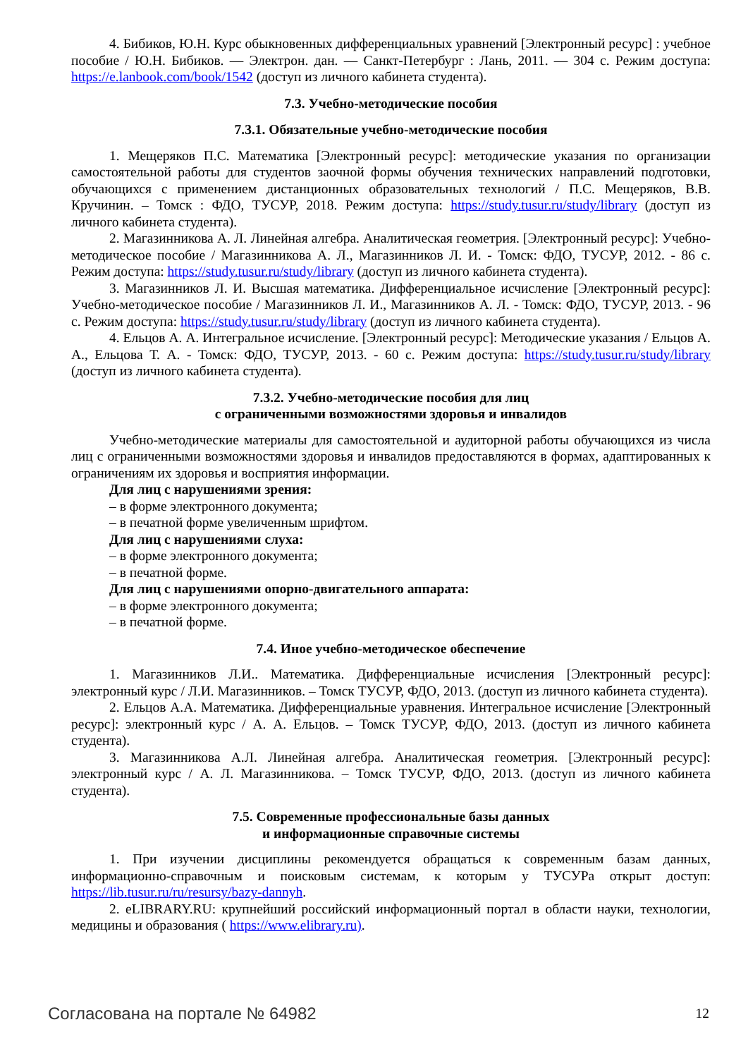4. Бибиков, Ю.Н. Курс обыкновенных дифференциальных уравнений [Электронный ресурс] : учебное пособие / Ю.Н. Бибиков. — Электрон. дан. — Санкт-Петербург : Лань, 2011. — 304 с. Режим доступа: https://e.lanbook.com/book/1542 (доступ из личного кабинета студента).
7.3. Учебно-методические пособия
7.3.1. Обязательные учебно-методические пособия
1. Мещеряков П.С. Математика [Электронный ресурс]: методические указания по организации самостоятельной работы для студентов заочной формы обучения технических направлений подготовки, обучающихся с применением дистанционных образовательных технологий / П.С. Мещеряков, В.В. Кручинин. – Томск : ФДО, ТУСУР, 2018. Режим доступа: https://study.tusur.ru/study/library (доступ из личного кабинета студента).
2. Магазинникова А. Л. Линейная алгебра. Аналитическая геометрия. [Электронный ресурс]: Учебно-методическое пособие / Магазинникова А. Л., Магазинников Л. И. - Томск: ФДО, ТУСУР, 2012. - 86 с. Режим доступа: https://study.tusur.ru/study/library (доступ из личного кабинета студента).
3. Магазинников Л. И. Высшая математика. Дифференциальное исчисление [Электронный ресурс]: Учебно-методическое пособие / Магазинников Л. И., Магазинников А. Л. - Томск: ФДО, ТУСУР, 2013. - 96 с. Режим доступа: https://study.tusur.ru/study/library (доступ из личного кабинета студента).
4. Ельцов А. А. Интегральное исчисление. [Электронный ресурс]: Методические указания / Ельцов А. А., Ельцова Т. А. - Томск: ФДО, ТУСУР, 2013. - 60 с. Режим доступа: https://study.tusur.ru/study/library (доступ из личного кабинета студента).
7.3.2. Учебно-методические пособия для лиц
с ограниченными возможностями здоровья и инвалидов
Учебно-методические материалы для самостоятельной и аудиторной работы обучающихся из числа лиц с ограниченными возможностями здоровья и инвалидов предоставляются в формах, адаптированных к ограничениям их здоровья и восприятия информации.
Для лиц с нарушениями зрения:
– в форме электронного документа;
– в печатной форме увеличенным шрифтом.
Для лиц с нарушениями слуха:
– в форме электронного документа;
– в печатной форме.
Для лиц с нарушениями опорно-двигательного аппарата:
– в форме электронного документа;
– в печатной форме.
7.4. Иное учебно-методическое обеспечение
1. Магазинников Л.И.. Математика. Дифференциальные исчисления [Электронный ресурс]: электронный курс / Л.И. Магазинников. – Томск ТУСУР, ФДО, 2013. (доступ из личного кабинета студента).
2. Ельцов А.А. Математика. Дифференциальные уравнения. Интегральное исчисление [Электронный ресурс]: электронный курс / А. А. Ельцов. – Томск ТУСУР, ФДО, 2013. (доступ из личного кабинета студента).
3. Магазинникова А.Л. Линейная алгебра. Аналитическая геометрия. [Электронный ресурс]: электронный курс / А. Л. Магазинникова. – Томск ТУСУР, ФДО, 2013. (доступ из личного кабинета студента).
7.5. Современные профессиональные базы данных
и информационные справочные системы
1. При изучении дисциплины рекомендуется обращаться к современным базам данных, информационно-справочным и поисковым системам, к которым у ТУСУРа открыт доступ: https://lib.tusur.ru/ru/resursy/bazy-dannyh.
2. eLIBRARY.RU: крупнейший российский информационный портал в области науки, технологии, медицины и образования ( https://www.elibrary.ru).
Согласована на портале № 64982 12